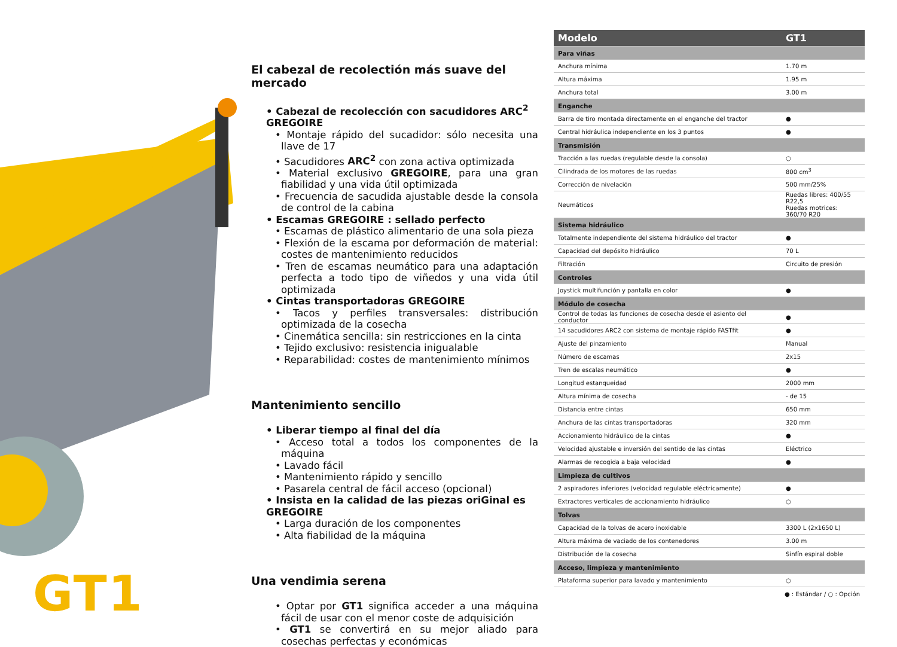GT1
El cabezal de recolectión más suave del mercado
• Cabezal de recolección con sacudidores ARC<sup>2</sup> GREGOIRE
• Montaje rápido del sucadidor: sólo necesita una llave de 17
• Sacudidores ARC<sup>2</sup> con zona activa optimizada
• Material exclusivo GREGOIRE, para una gran fiabilidad y una vida útil optimizada
• Frecuencia de sacudida ajustable desde la consola de control de la cabina
• Escamas GREGOIRE : sellado perfecto
• Escamas de plástico alimentario de una sola pieza
• Flexión de la escama por deformación de material: costes de mantenimiento reducidos
• Tren de escamas neumático para una adaptación perfecta a todo tipo de viñedos y una vida útil optimizada
• Cintas transportadoras GREGOIRE
• Tacos y perfiles transversales: distribución optimizada de la cosecha
• Cinemática sencilla: sin restricciones en la cinta
• Tejido exclusivo: resistencia inigualable
• Reparabilidad: costes de mantenimiento mínimos
Mantenimiento sencillo
• Liberar tiempo al final del día
• Acceso total a todos los componentes de la máquina
• Lavado fácil
• Mantenimiento rápido y sencillo
• Pasarela central de fácil acceso (opcional)
• Insista en la calidad de las piezas oriGinal es GREGOIRE
• Larga duración de los componentes
• Alta fiabilidad de la máquina
Una vendimia serena
• Optar por GT1 significa acceder a una máquina fácil de usar con el menor coste de adquisición
• GT1 se convertirá en su mejor aliado para cosechas perfectas y económicas
| Modelo | GT1 |
| --- | --- |
| Para viñas | |
| Anchura mínima | 1.70 m |
| Altura máxima | 1.95 m |
| Anchura total | 3.00 m |
| Enganche | |
| Barra de tiro montada directamente en el enganche del tractor | ● |
| Central hidráulica independiente en los 3 puntos | ● |
| Transmisión | |
| Tracción a las ruedas (regulable desde la consola) | ○ |
| Cilindrada de los motores de las ruedas | 800 cm<sup>3</sup> |
| Corrección de nivelación | 500 mm/25% |
| Neumáticos | Ruedas libres: 400/55 R22,5 Ruedas motrices: 360/70 R20 |
| Sistema hidráulico | |
| Totalmente independiente del sistema hidráulico del tractor | ● |
| Capacidad del depósito hidráulico | 70 L |
| Filtración | Circuito de presión |
| Controles | |
| Joystick multifunción y pantalla en color | ● |
| Módulo de cosecha | |
| Control de todas las funciones de cosecha desde el asiento del conductor | ● |
| 14 sacudidores ARC2 con sistema de montaje rápido FASTfit | ● |
| Ajuste del pinzamiento | Manual |
| Número de escamas | 2x15 |
| Tren de escalas neumático | ● |
| Longitud estanqueidad | 2000 mm |
| Altura mínima de cosecha | - de 15 |
| Distancia entre cintas | 650 mm |
| Anchura de las cintas transportadoras | 320 mm |
| Accionamiento hidráulico de la cintas | ● |
| Velocidad ajustable e inversión del sentido de las cintas | Eléctrico |
| Alarmas de recogida a baja velocidad | ● |
| Limpieza de cultivos | |
| 2 aspiradores inferiores (velocidad regulable eléctricamente) | ● |
| Extractores verticales de accionamiento hidráulico | ○ |
| Tolvas | |
| Capacidad de la tolvas de acero inoxidable | 3300 L (2x1650 L) |
| Altura máxima de vaciado de los contenedores | 3.00 m |
| Distribución de la cosecha | Sinfín espiral doble |
| Acceso, limpieza y mantenimiento | |
| Plataforma superior para lavado y mantenimiento | ○ |
● : Estándar / ○ : Opción